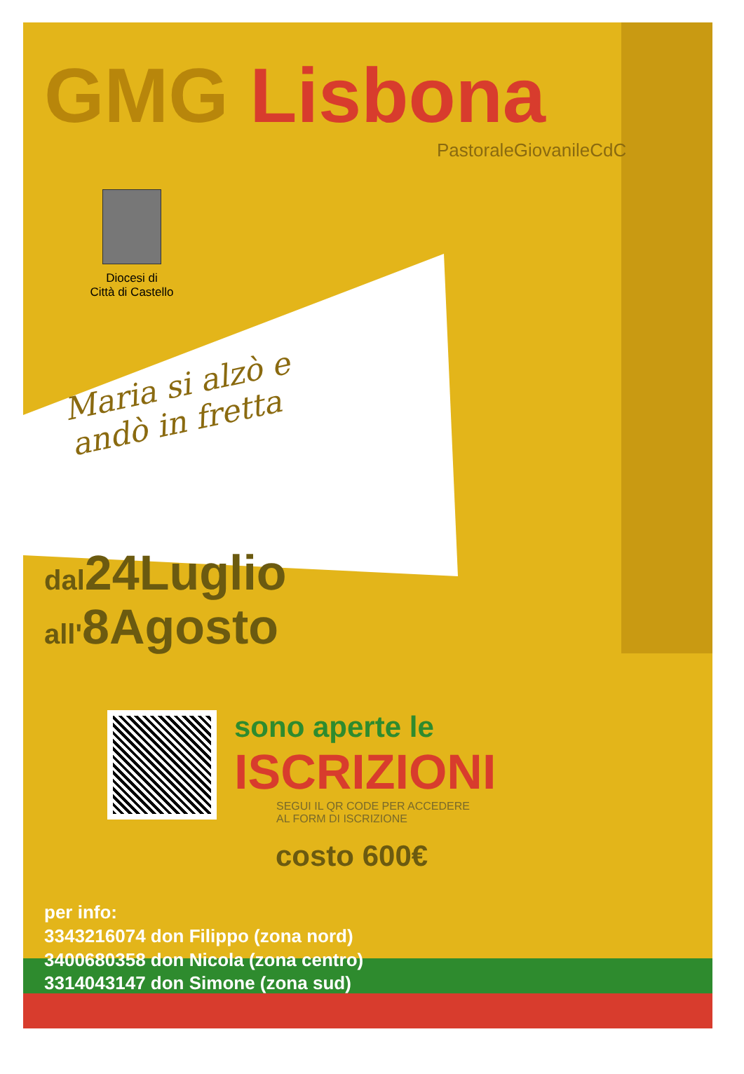GMG Lisbona
PastoraleGiovanileCdC
Diocesi di
Città di Castello
Maria si alzò e andò in fretta
dal24Luglio
all'8Agosto
sono aperte le
ISCRIZIONI
SEGUI IL QR CODE PER ACCEDERE
AL FORM DI ISCRIZIONE
costo 600€
per info:
3343216074 don Filippo (zona nord)
3400680358 don Nicola (zona centro)
3314043147 don Simone (zona sud)